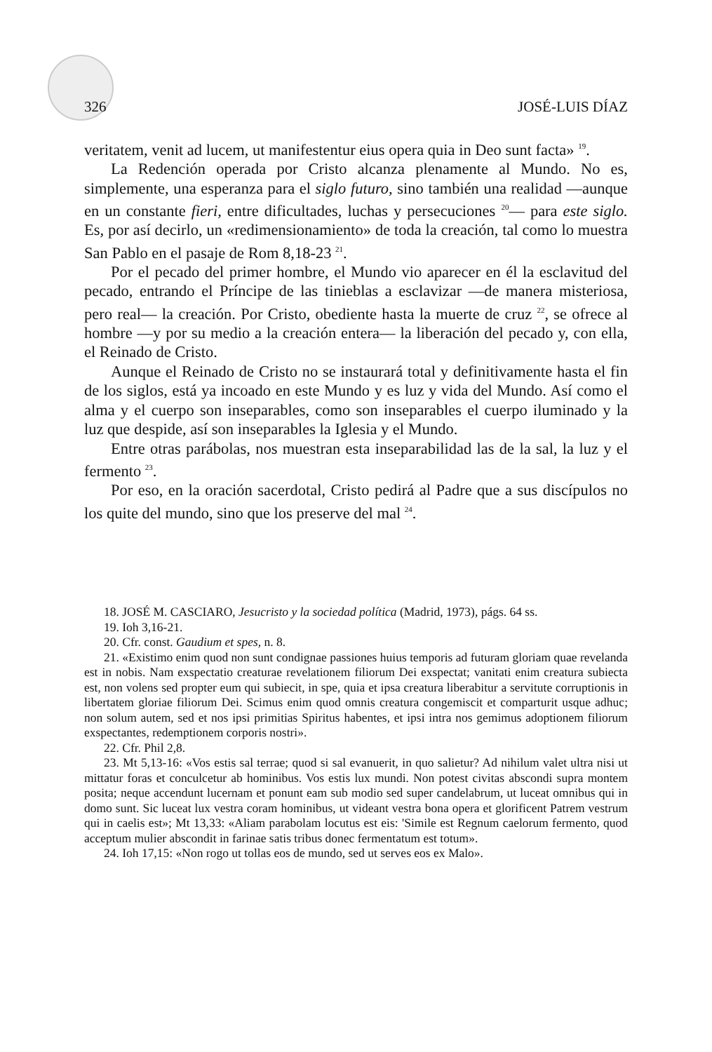326 JOSÉ-LUIS DÍAZ
veritatem, venit ad lucem, ut manifestentur eius opera quia in Deo sunt facta» <sup>19</sup>.
La Redención operada por Cristo alcanza plenamente al Mundo. No es, simplemente, una esperanza para el siglo futuro, sino también una realidad —aunque en un constante fieri, entre dificultades, luchas y persecuciones <sup>20</sup>— para este siglo. Es, por así decirlo, un «redimensionamiento» de toda la creación, tal como lo muestra San Pablo en el pasaje de Rom 8,18-23 <sup>21</sup>.
Por el pecado del primer hombre, el Mundo vio aparecer en él la esclavitud del pecado, entrando el Príncipe de las tinieblas a esclavizar —de manera misteriosa, pero real— la creación. Por Cristo, obediente hasta la muerte de cruz <sup>22</sup>, se ofrece al hombre —y por su medio a la creación entera— la liberación del pecado y, con ella, el Reinado de Cristo.
Aunque el Reinado de Cristo no se instaurará total y definitivamente hasta el fin de los siglos, está ya incoado en este Mundo y es luz y vida del Mundo. Así como el alma y el cuerpo son inseparables, como son inseparables el cuerpo iluminado y la luz que despide, así son inseparables la Iglesia y el Mundo.
Entre otras parábolas, nos muestran esta inseparabilidad las de la sal, la luz y el fermento <sup>23</sup>.
Por eso, en la oración sacerdotal, Cristo pedirá al Padre que a sus discípulos no los quite del mundo, sino que los preserve del mal <sup>24</sup>.
18. JOSÉ M. CASCIARO, Jesucristo y la sociedad política (Madrid, 1973), págs. 64 ss.
19. Ioh 3,16-21.
20. Cfr. const. Gaudium et spes, n. 8.
21. «Existimo enim quod non sunt condignae passiones huius temporis ad futuram gloriam quae revelanda est in nobis. Nam exspectatio creaturae revelationem filiorum Dei exspectat; vanitati enim creatura subiecta est, non volens sed propter eum qui subiecit, in spe, quia et ipsa creatura liberabitur a servitute corruptionis in libertatem gloriae filiorum Dei. Scimus enim quod omnis creatura congemiscit et comparturit usque adhuc; non solum autem, sed et nos ipsi primitias Spiritus habentes, et ipsi intra nos gemimus adoptionem filiorum exspectantes, redemptionem corporis nostri».
22. Cfr. Phil 2,8.
23. Mt 5,13-16: «Vos estis sal terrae; quod si sal evanuerit, in quo salietur? Ad nihilum valet ultra nisi ut mittatur foras et conculcetur ab hominibus. Vos estis lux mundi. Non potest civitas abscondi supra montem posita; neque accendunt lucernam et ponunt eam sub modio sed super candelabrum, ut luceat omnibus qui in domo sunt. Sic luceat lux vestra coram hominibus, ut videant vestra bona opera et glorificent Patrem vestrum qui in caelis est»; Mt 13,33: «Aliam parabolam locutus est eis: 'Simile est Regnum caelorum fermento, quod acceptum mulier abscondit in farinae satis tribus donec fermentatum est totum».
24. Ioh 17,15: «Non rogo ut tollas eos de mundo, sed ut serves eos ex Malo».